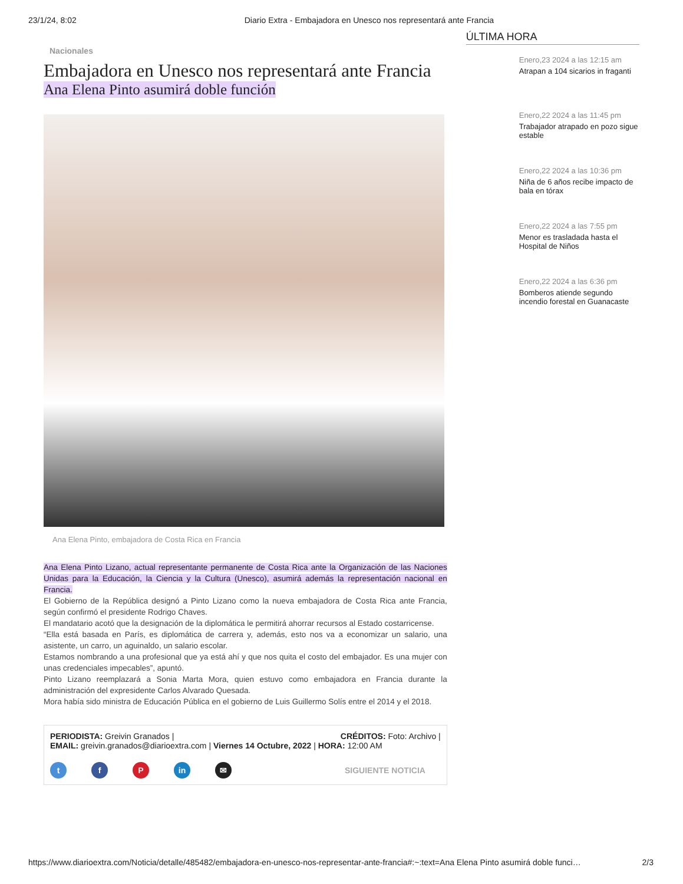23/1/24, 8:02 Diario Extra - Embajadora en Unesco nos representará ante Francia
Nacionales
Embajadora en Unesco nos representará ante Francia
Ana Elena Pinto asumirá doble función
Ana Elena Pinto, embajadora de Costa Rica en Francia
Ana Elena Pinto Lizano, actual representante permanente de Costa Rica ante la Organización de las Naciones Unidas para la Educación, la Ciencia y la Cultura (Unesco), asumirá además la representación nacional en Francia.
El Gobierno de la República designó a Pinto Lizano como la nueva embajadora de Costa Rica ante Francia, según confirmó el presidente Rodrigo Chaves.
El mandatario acotó que la designación de la diplomática le permitirá ahorrar recursos al Estado costarricense.
“Ella está basada en París, es diplomática de carrera y, además, esto nos va a economizar un salario, una asistente, un carro, un aguinaldo, un salario escolar.
Estamos nombrando a una profesional que ya está ahí y que nos quita el costo del embajador. Es una mujer con unas credenciales impecables”, apuntó.
Pinto Lizano reemplazará a Sonia Marta Mora, quien estuvo como embajadora en Francia durante la administración del expresidente Carlos Alvarado Quesada.
Mora había sido ministra de Educación Pública en el gobierno de Luis Guillermo Solís entre el 2014 y el 2018.
PERIODISTA: Greivin Granados | CRÉDITOS: Foto: Archivo |
EMAIL: greivin.granados@diarioextra.com | Viernes 14 Octubre, 2022 | HORA: 12:00 AM
t f P in ✉ SIGUIENTE NOTICIA
ÚLTIMA HORA
Enero,23 2024 a las 12:15 am
Atrapan a 104 sicarios in fraganti
Enero,22 2024 a las 11:45 pm
Trabajador atrapado en pozo sigue estable
Enero,22 2024 a las 10:36 pm
Niña de 6 años recibe impacto de bala en tórax
Enero,22 2024 a las 7:55 pm
Menor es trasladada hasta el Hospital de Niños
Enero,22 2024 a las 6:36 pm
Bomberos atiende segundo incendio forestal en Guanacaste
https://www.diarioextra.com/Noticia/detalle/485482/embajadora-en-unesco-nos-representar-ante-francia#:~:text=Ana Elena Pinto asumirá doble funci… 2/3